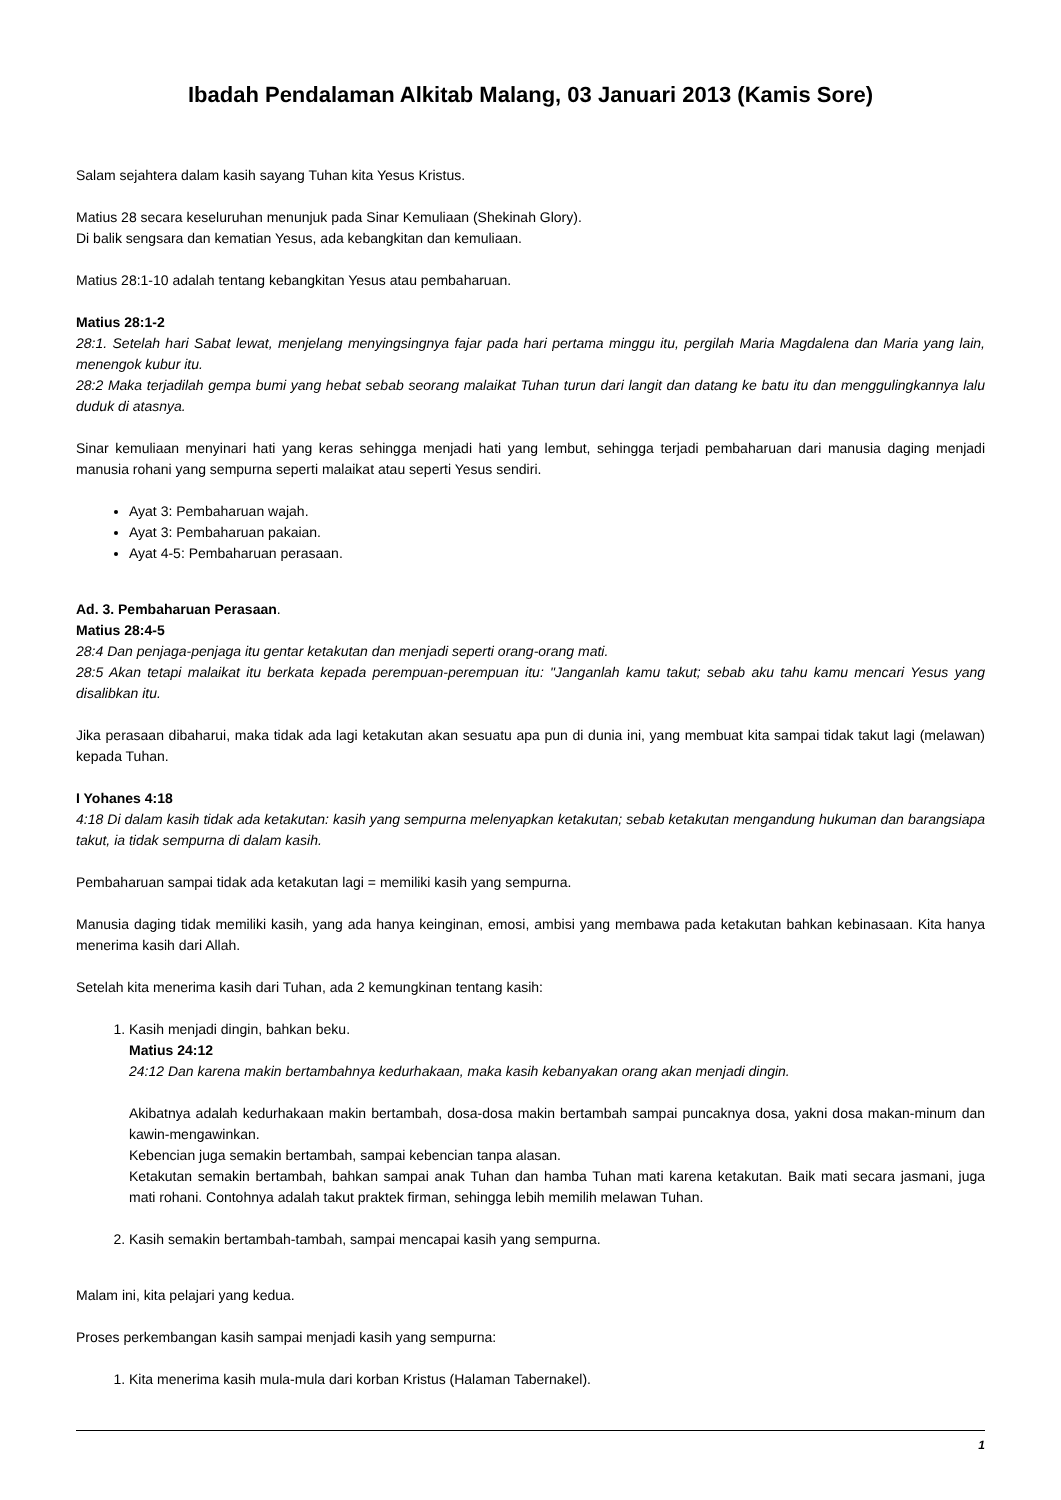Ibadah Pendalaman Alkitab Malang, 03 Januari 2013 (Kamis Sore)
Salam sejahtera dalam kasih sayang Tuhan kita Yesus Kristus.
Matius 28 secara keseluruhan menunjuk pada Sinar Kemuliaan (Shekinah Glory).
Di balik sengsara dan kematian Yesus, ada kebangkitan dan kemuliaan.
Matius 28:1-10 adalah tentang kebangkitan Yesus atau pembaharuan.
Matius 28:1-2
28:1. Setelah hari Sabat lewat, menjelang menyingsingnya fajar pada hari pertama minggu itu, pergilah Maria Magdalena dan Maria yang lain, menengok kubur itu.
28:2 Maka terjadilah gempa bumi yang hebat sebab seorang malaikat Tuhan turun dari langit dan datang ke batu itu dan menggulingkannya lalu duduk di atasnya.
Sinar kemuliaan menyinari hati yang keras sehingga menjadi hati yang lembut, sehingga terjadi pembaharuan dari manusia daging menjadi manusia rohani yang sempurna seperti malaikat atau seperti Yesus sendiri.
Ayat 3: Pembaharuan wajah.
Ayat 3: Pembaharuan pakaian.
Ayat 4-5: Pembaharuan perasaan.
Ad. 3. Pembaharuan Perasaan.
Matius 28:4-5
28:4 Dan penjaga-penjaga itu gentar ketakutan dan menjadi seperti orang-orang mati.
28:5 Akan tetapi malaikat itu berkata kepada perempuan-perempuan itu: "Janganlah kamu takut; sebab aku tahu kamu mencari Yesus yang disalibkan itu.
Jika perasaan dibaharui, maka tidak ada lagi ketakutan akan sesuatu apa pun di dunia ini, yang membuat kita sampai tidak takut lagi (melawan) kepada Tuhan.
I Yohanes 4:18
4:18 Di dalam kasih tidak ada ketakutan: kasih yang sempurna melenyapkan ketakutan; sebab ketakutan mengandung hukuman dan barangsiapa takut, ia tidak sempurna di dalam kasih.
Pembaharuan sampai tidak ada ketakutan lagi = memiliki kasih yang sempurna.
Manusia daging tidak memiliki kasih, yang ada hanya keinginan, emosi, ambisi yang membawa pada ketakutan bahkan kebinasaan. Kita hanya menerima kasih dari Allah.
Setelah kita menerima kasih dari Tuhan, ada 2 kemungkinan tentang kasih:
1. Kasih menjadi dingin, bahkan beku.
Matius 24:12
24:12 Dan karena makin bertambahnya kedurhakaan, maka kasih kebanyakan orang akan menjadi dingin.
Akibatnya adalah kedurhakaan makin bertambah, dosa-dosa makin bertambah sampai puncaknya dosa, yakni dosa makan-minum dan kawin-mengawinkan.
Kebencian juga semakin bertambah, sampai kebencian tanpa alasan.
Ketakutan semakin bertambah, bahkan sampai anak Tuhan dan hamba Tuhan mati karena ketakutan. Baik mati secara jasmani, juga mati rohani. Contohnya adalah takut praktek firman, sehingga lebih memilih melawan Tuhan.
2. Kasih semakin bertambah-tambah, sampai mencapai kasih yang sempurna.
Malam ini, kita pelajari yang kedua.
Proses perkembangan kasih sampai menjadi kasih yang sempurna:
1. Kita menerima kasih mula-mula dari korban Kristus (Halaman Tabernakel).
1